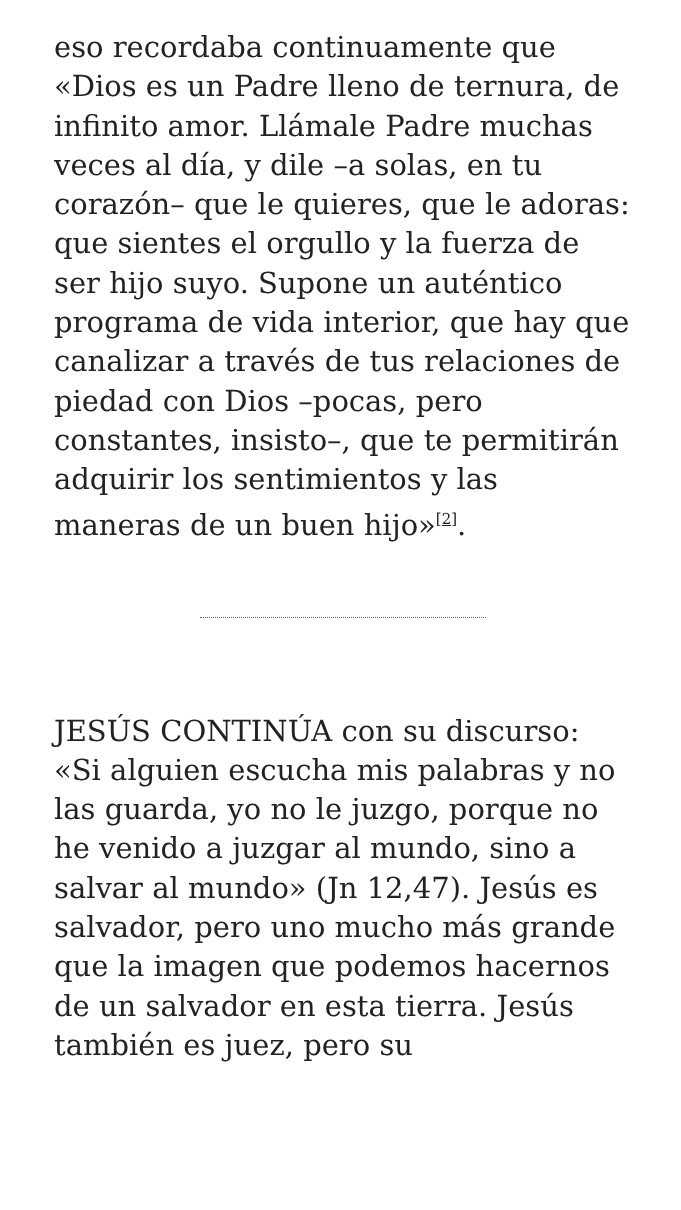eso recordaba continuamente que «Dios es un Padre lleno de ternura, de infinito amor. Llámale Padre muchas veces al día, y dile –a solas, en tu corazón– que le quieres, que le adoras: que sientes el orgullo y la fuerza de ser hijo suyo. Supone un auténtico programa de vida interior, que hay que canalizar a través de tus relaciones de piedad con Dios –pocas, pero constantes, insisto–, que te permitirán adquirir los sentimientos y las maneras de un buen hijo»<sup>[2]</sup>.
JESÚS CONTINÚA con su discurso: «Si alguien escucha mis palabras y no las guarda, yo no le juzgo, porque no he venido a juzgar al mundo, sino a salvar al mundo» (Jn 12,47). Jesús es salvador, pero uno mucho más grande que la imagen que podemos hacernos de un salvador en esta tierra. Jesús también es juez, pero su